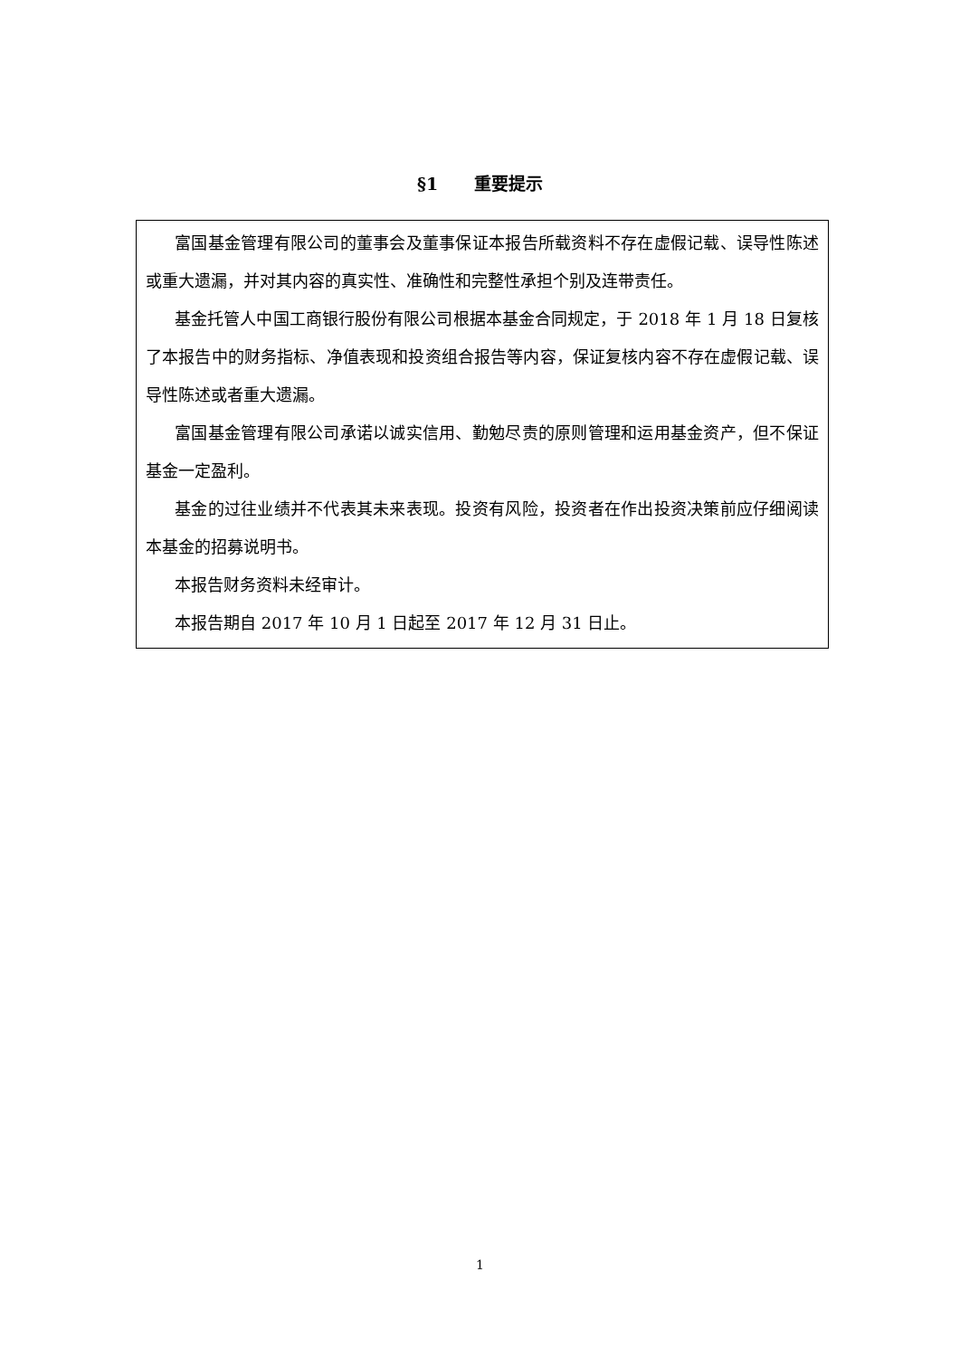§1 重要提示
富国基金管理有限公司的董事会及董事保证本报告所载资料不存在虚假记载、误导性陈述或重大遗漏，并对其内容的真实性、准确性和完整性承担个别及连带责任。
基金托管人中国工商银行股份有限公司根据本基金合同规定，于 2018 年 1 月 18 日复核了本报告中的财务指标、净值表现和投资组合报告等内容，保证复核内容不存在虚假记载、误导性陈述或者重大遗漏。
富国基金管理有限公司承诺以诚实信用、勤勉尽责的原则管理和运用基金资产，但不保证基金一定盈利。
基金的过往业绩并不代表其未来表现。投资有风险，投资者在作出投资决策前应仔细阅读本基金的招募说明书。
本报告财务资料未经审计。
本报告期自 2017 年 10 月 1 日起至 2017 年 12 月 31 日止。
1